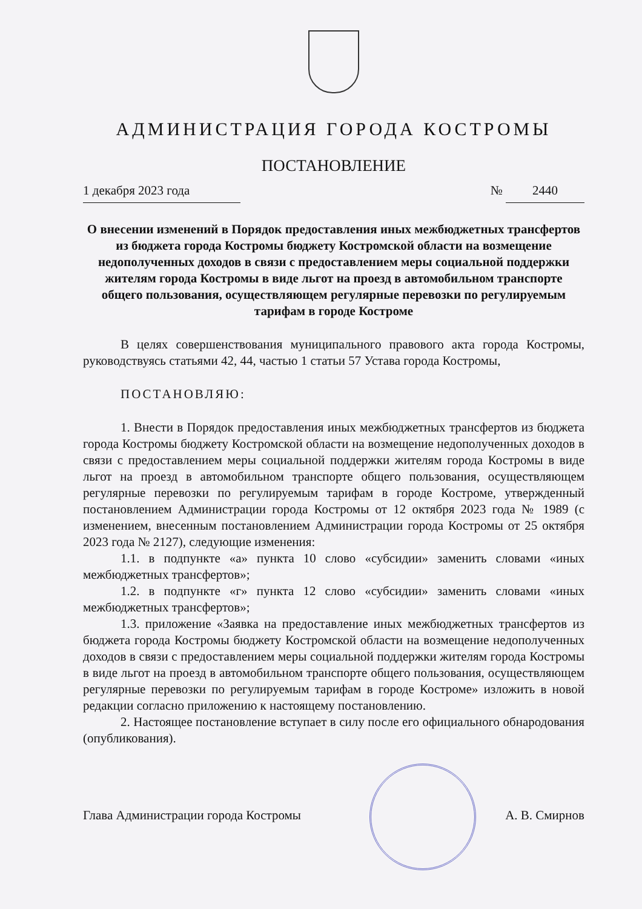АДМИНИСТРАЦИЯ ГОРОДА КОСТРОМЫ
ПОСТАНОВЛЕНИЕ
1 декабря 2023 года № 2440
О внесении изменений в Порядок предоставления иных межбюджетных трансфертов из бюджета города Костромы бюджету Костромской области на возмещение недополученных доходов в связи с предоставлением меры социальной поддержки жителям города Костромы в виде льгот на проезд в автомобильном транспорте общего пользования, осуществляющем регулярные перевозки по регулируемым тарифам в городе Костроме
В целях совершенствования муниципального правового акта города Костромы, руководствуясь статьями 42, 44, частью 1 статьи 57 Устава города Костромы,
ПОСТАНОВЛЯЮ:
1. Внести в Порядок предоставления иных межбюджетных трансфертов из бюджета города Костромы бюджету Костромской области на возмещение недополученных доходов в связи с предоставлением меры социальной поддержки жителям города Костромы в виде льгот на проезд в автомобильном транспорте общего пользования, осуществляющем регулярные перевозки по регулируемым тарифам в городе Костроме, утвержденный постановлением Администрации города Костромы от 12 октября 2023 года № 1989 (с изменением, внесенным постановлением Администрации города Костромы от 25 октября 2023 года № 2127), следующие изменения:
1.1. в подпункте «а» пункта 10 слово «субсидии» заменить словами «иных межбюджетных трансфертов»;
1.2. в подпункте «г» пункта 12 слово «субсидии» заменить словами «иных межбюджетных трансфертов»;
1.3. приложение «Заявка на предоставление иных межбюджетных трансфертов из бюджета города Костромы бюджету Костромской области на возмещение недополученных доходов в связи с предоставлением меры социальной поддержки жителям города Костромы в виде льгот на проезд в автомобильном транспорте общего пользования, осуществляющем регулярные перевозки по регулируемым тарифам в городе Костроме» изложить в новой редакции согласно приложению к настоящему постановлению.
2. Настоящее постановление вступает в силу после его официального обнародования (опубликования).
Глава Администрации города Костромы А. В. Смирнов